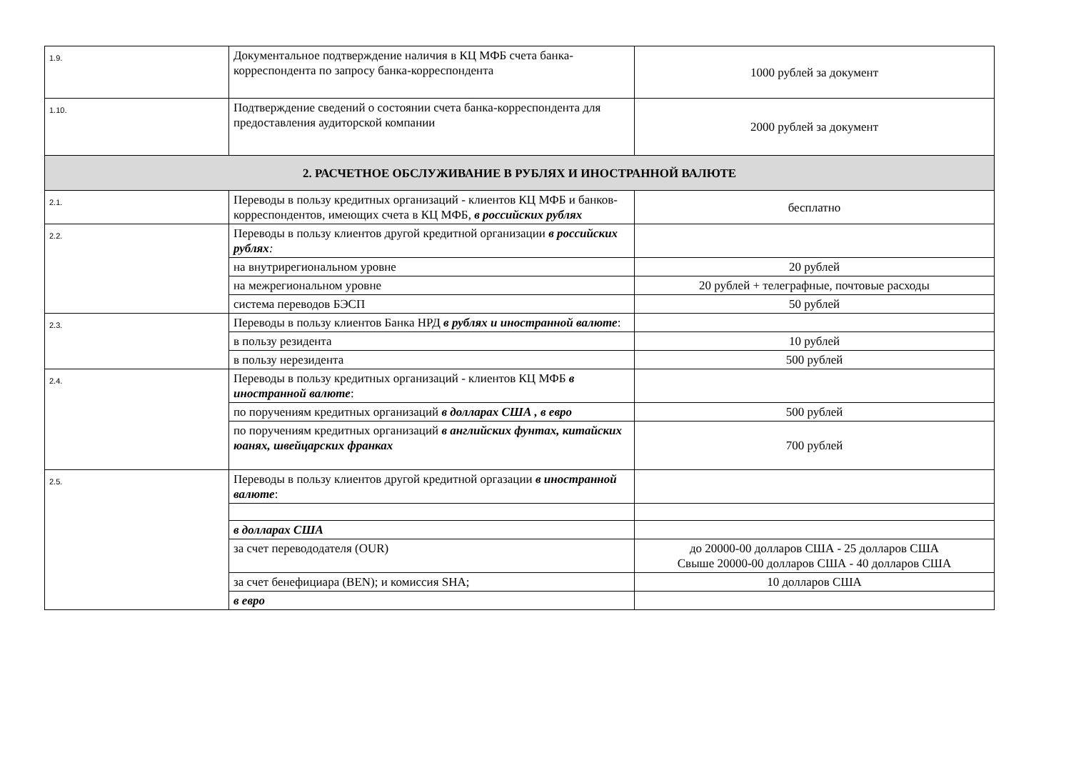| 1.9. | Документальное подтверждение наличия в КЦ МФБ счета банка-корреспондента по запросу банка-корреспондента | 1000 рублей за документ |
| 1.10. | Подтверждение сведений о состоянии счета банка-корреспондента для предоставления аудиторской компании | 2000 рублей за документ |
| 2. РАСЧЕТНОЕ ОБСЛУЖИВАНИЕ В РУБЛЯХ И ИНОСТРАННОЙ ВАЛЮТЕ | | |
| 2.1. | Переводы в пользу кредитных организаций - клиентов КЦ МФБ и банков-корреспондентов, имеющих счета в КЦ МФБ, в российских рублях | бесплатно |
| 2.2. | Переводы в пользу клиентов другой кредитной организации в российских рублях : | |
| | на внутрирегиональном уровне | 20 рублей |
| | на межрегиональном уровне | 20 рублей + телеграфные, почтовые расходы |
| | система переводов БЭСП | 50 рублей |
| 2.3. | Переводы в пользу клиентов Банка НРД в рублях и иностранной валюте : | |
| | в пользу резидента | 10 рублей |
| | в пользу нерезидента | 500 рублей |
| 2.4. | Переводы в пользу кредитных организаций - клиентов КЦ МФБ в иностранной валюте : | |
| | по поручениям кредитных организаций в долларах США , в евро | 500 рублей |
| | по поручениям кредитных организаций в английских фунтах, китайских юанях, швейцарских франках | 700 рублей |
| 2.5. | Переводы в пользу клиентов другой кредитной оргазации в иностранной валюте : | |
| | в долларах США | |
| | за счет перевододателя (OUR) | до 20000-00 долларов США - 25 долларов США Свыше 20000-00 долларов США - 40 долларов США |
| | за счет бенефициара (BEN); и комиссия SHA; | 10 долларов США |
| | в евро | |